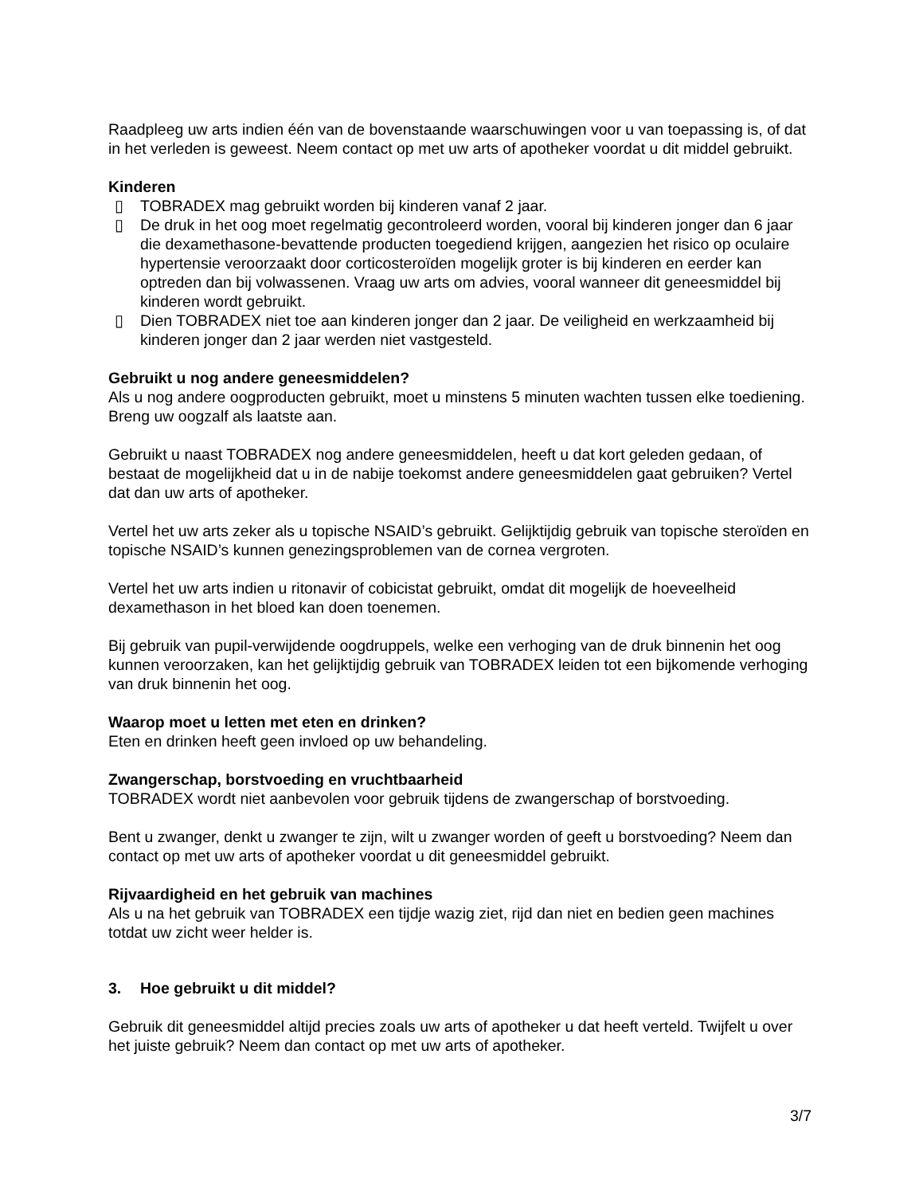Raadpleeg uw arts indien één van de bovenstaande waarschuwingen voor u van toepassing is, of dat in het verleden is geweest. Neem contact op met uw arts of apotheker voordat u dit middel gebruikt.
Kinderen
▯ TOBRADEX mag gebruikt worden bij kinderen vanaf 2 jaar.
▯ De druk in het oog moet regelmatig gecontroleerd worden, vooral bij kinderen jonger dan 6 jaar die dexamethasone-bevattende producten toegediend krijgen, aangezien het risico op oculaire hypertensie veroorzaakt door corticosteroïden mogelijk groter is bij kinderen en eerder kan optreden dan bij volwassenen. Vraag uw arts om advies, vooral wanneer dit geneesmiddel bij kinderen wordt gebruikt.
▯ Dien TOBRADEX niet toe aan kinderen jonger dan 2 jaar. De veiligheid en werkzaamheid bij kinderen jonger dan 2 jaar werden niet vastgesteld.
Gebruikt u nog andere geneesmiddelen?
Als u nog andere oogproducten gebruikt, moet u minstens 5 minuten wachten tussen elke toediening. Breng uw oogzalf als laatste aan.
Gebruikt u naast TOBRADEX nog andere geneesmiddelen, heeft u dat kort geleden gedaan, of bestaat de mogelijkheid dat u in de nabije toekomst andere geneesmiddelen gaat gebruiken? Vertel dat dan uw arts of apotheker.
Vertel het uw arts zeker als u topische NSAID’s gebruikt. Gelijktijdig gebruik van topische steroïden en topische NSAID’s kunnen genezingsproblemen van de cornea vergroten.
Vertel het uw arts indien u ritonavir of cobicistat gebruikt, omdat dit mogelijk de hoeveelheid dexamethason in het bloed kan doen toenemen.
Bij gebruik van pupil-verwijdende oogdruppels, welke een verhoging van de druk binnenin het oog kunnen veroorzaken, kan het gelijktijdig gebruik van TOBRADEX leiden tot een bijkomende verhoging van druk binnenin het oog.
Waarop moet u letten met eten en drinken?
Eten en drinken heeft geen invloed op uw behandeling.
Zwangerschap, borstvoeding en vruchtbaarheid
TOBRADEX wordt niet aanbevolen voor gebruik tijdens de zwangerschap of borstvoeding.
Bent u zwanger, denkt u zwanger te zijn, wilt u zwanger worden of geeft u borstvoeding? Neem dan contact op met uw arts of apotheker voordat u dit geneesmiddel gebruikt.
Rijvaardigheid en het gebruik van machines
Als u na het gebruik van TOBRADEX een tijdje wazig ziet, rijd dan niet en bedien geen machines totdat uw zicht weer helder is.
3. Hoe gebruikt u dit middel?
Gebruik dit geneesmiddel altijd precies zoals uw arts of apotheker u dat heeft verteld. Twijfelt u over het juiste gebruik? Neem dan contact op met uw arts of apotheker.
3/7